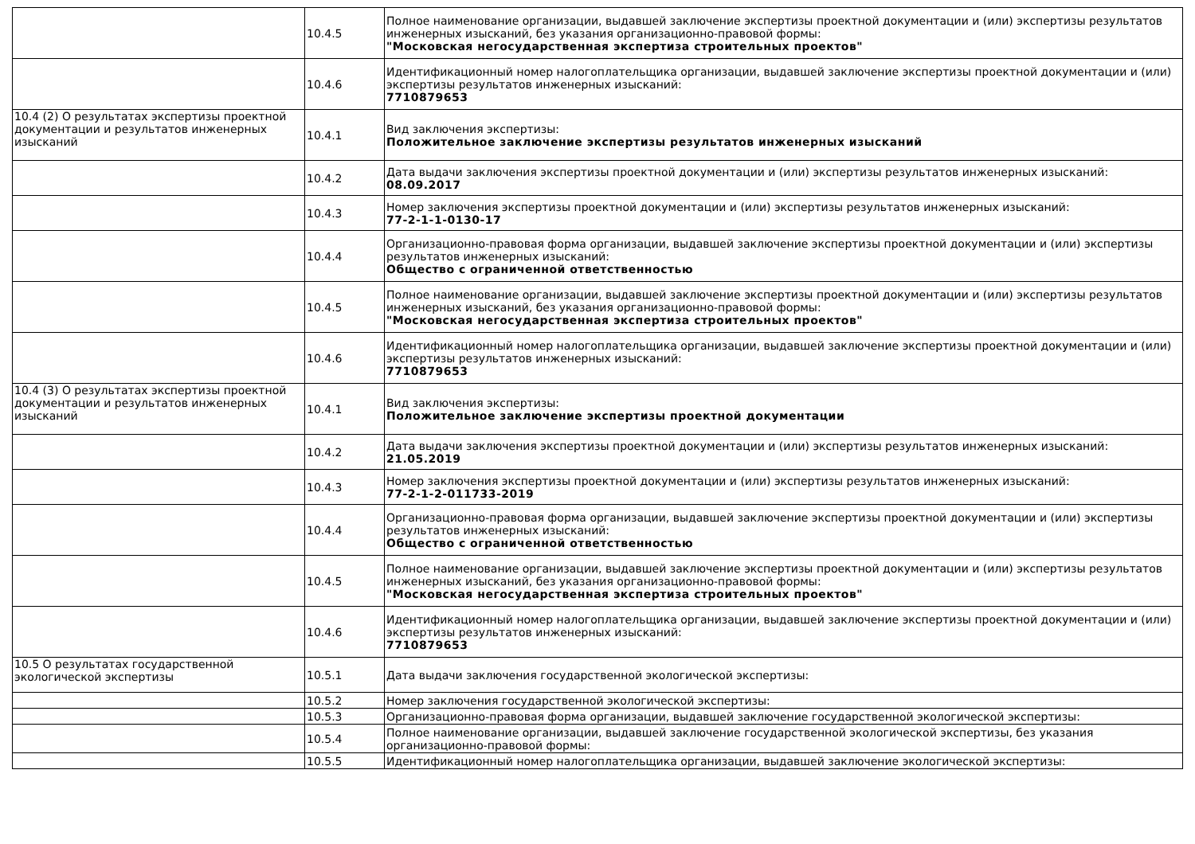| | 10.4.5 | Полное наименование организации, выдавшей заключение экспертизы проектной документации и (или) экспертизы результатов инженерных изысканий, без указания организационно-правовой формы: "Московская негосударственная экспертиза строительных проектов" |
| | 10.4.6 | Идентификационный номер налогоплательщика организации, выдавшей заключение экспертизы проектной документации и (или) экспертизы результатов инженерных изысканий: 7710879653 |
| 10.4 (2) О результатах экспертизы проектной документации и результатов инженерных изысканий | 10.4.1 | Вид заключения экспертизы: Положительное заключение экспертизы результатов инженерных изысканий |
| | 10.4.2 | Дата выдачи заключения экспертизы проектной документации и (или) экспертизы результатов инженерных изысканий: 08.09.2017 |
| | 10.4.3 | Номер заключения экспертизы проектной документации и (или) экспертизы результатов инженерных изысканий: 77-2-1-1-0130-17 |
| | 10.4.4 | Организационно-правовая форма организации, выдавшей заключение экспертизы проектной документации и (или) экспертизы результатов инженерных изысканий: Общество с ограниченной ответственностью |
| | 10.4.5 | Полное наименование организации, выдавшей заключение экспертизы проектной документации и (или) экспертизы результатов инженерных изысканий, без указания организационно-правовой формы: "Московская негосударственная экспертиза строительных проектов" |
| | 10.4.6 | Идентификационный номер налогоплательщика организации, выдавшей заключение экспертизы проектной документации и (или) экспертизы результатов инженерных изысканий: 7710879653 |
| 10.4 (3) О результатах экспертизы проектной документации и результатов инженерных изысканий | 10.4.1 | Вид заключения экспертизы: Положительное заключение экспертизы проектной документации |
| | 10.4.2 | Дата выдачи заключения экспертизы проектной документации и (или) экспертизы результатов инженерных изысканий: 21.05.2019 |
| | 10.4.3 | Номер заключения экспертизы проектной документации и (или) экспертизы результатов инженерных изысканий: 77-2-1-2-011733-2019 |
| | 10.4.4 | Организационно-правовая форма организации, выдавшей заключение экспертизы проектной документации и (или) экспертизы результатов инженерных изысканий: Общество с ограниченной ответственностью |
| | 10.4.5 | Полное наименование организации, выдавшей заключение экспертизы проектной документации и (или) экспертизы результатов инженерных изысканий, без указания организационно-правовой формы: "Московская негосударственная экспертиза строительных проектов" |
| | 10.4.6 | Идентификационный номер налогоплательщика организации, выдавшей заключение экспертизы проектной документации и (или) экспертизы результатов инженерных изысканий: 7710879653 |
| 10.5 О результатах государственной экологической экспертизы | 10.5.1 | Дата выдачи заключения государственной экологической экспертизы: |
| | 10.5.2 | Номер заключения государственной экологической экспертизы: |
| | 10.5.3 | Организационно-правовая форма организации, выдавшей заключение государственной экологической экспертизы: |
| | 10.5.4 | Полное наименование организации, выдавшей заключение государственной экологической экспертизы, без указания организационно-правовой формы: |
| | 10.5.5 | Идентификационный номер налогоплательщика организации, выдавшей заключение экологической экспертизы: |